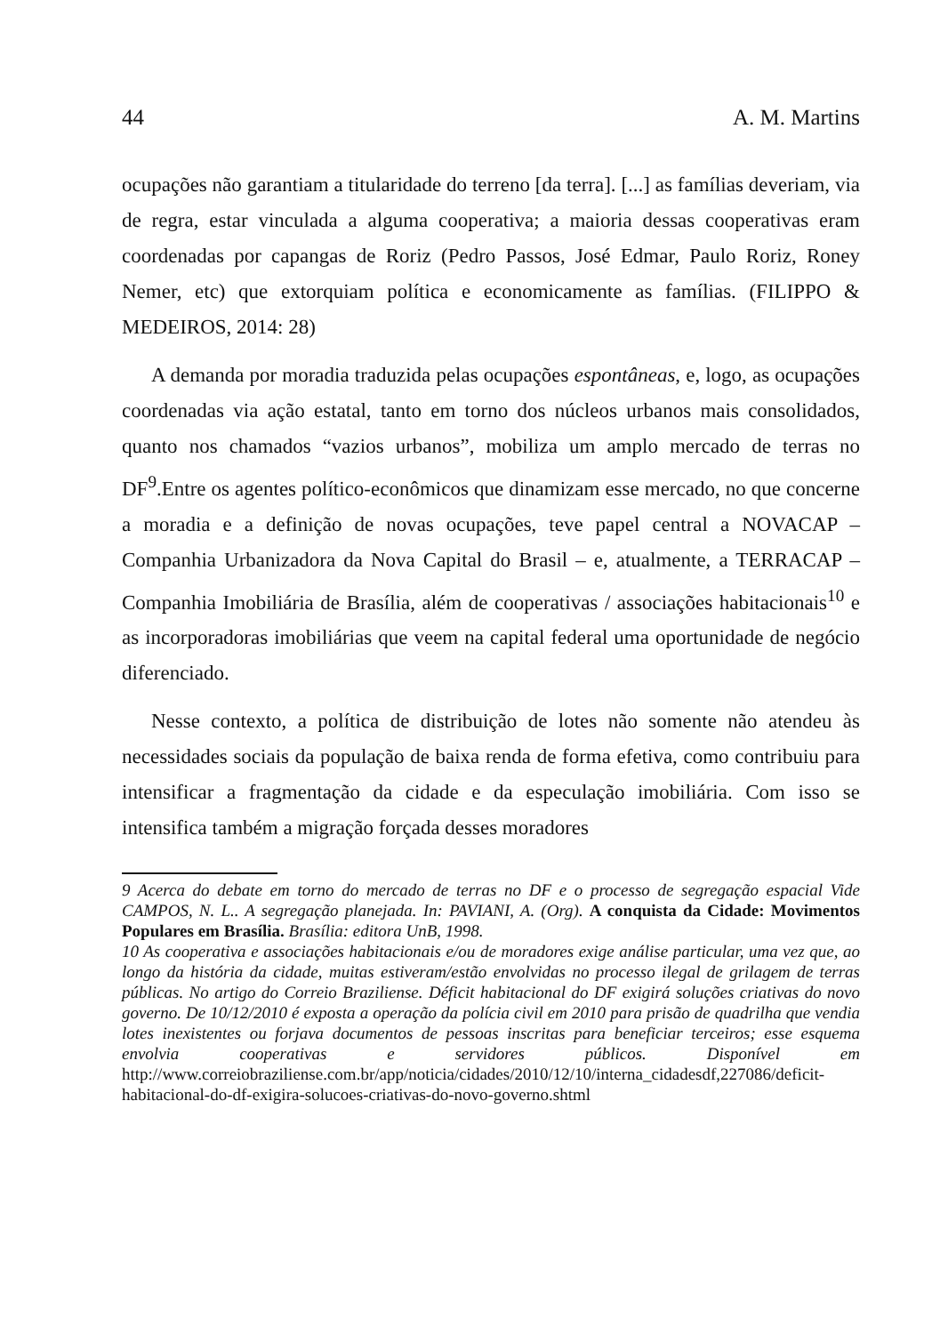44 A. M. Martins
ocupações não garantiam a titularidade do terreno [da terra]. [...] as famílias deveriam, via de regra, estar vinculada a alguma cooperativa; a maioria dessas cooperativas eram coordenadas por capangas de Roriz (Pedro Passos, José Edmar, Paulo Roriz, Roney Nemer, etc) que extorquiam política e economicamente as famílias. (FILIPPO & MEDEIROS, 2014: 28)
A demanda por moradia traduzida pelas ocupações espontâneas, e, logo, as ocupações coordenadas via ação estatal, tanto em torno dos núcleos urbanos mais consolidados, quanto nos chamados “vazios urbanos”, mobiliza um amplo mercado de terras no DF<sup>9</sup>.Entre os agentes político-econômicos que dinamizam esse mercado, no que concerne a moradia e a definição de novas ocupações, teve papel central a NOVACAP – Companhia Urbanizadora da Nova Capital do Brasil – e, atualmente, a TERRACAP – Companhia Imobiliária de Brasília, além de cooperativas / associações habitacionais<sup>10</sup> e as incorporadoras imobiliárias que veem na capital federal uma oportunidade de negócio diferenciado.
Nesse contexto, a política de distribuição de lotes não somente não atendeu às necessidades sociais da população de baixa renda de forma efetiva, como contribuiu para intensificar a fragmentação da cidade e da especulação imobiliária. Com isso se intensifica também a migração forçada desses moradores
9 Acerca do debate em torno do mercado de terras no DF e o processo de segregação espacial Vide CAMPOS, N. L.. A segregação planejada. In: PAVIANI, A. (Org). A conquista da Cidade: Movimentos Populares em Brasília. Brasília: editora UnB, 1998.
10 As cooperativa e associações habitacionais e/ou de moradores exige análise particular, uma vez que, ao longo da história da cidade, muitas estiveram/estão envolvidas no processo ilegal de grilagem de terras públicas. No artigo do Correio Braziliense. Déficit habitacional do DF exigirá soluções criativas do novo governo. De 10/12/2010 é exposta a operação da polícia civil em 2010 para prisão de quadrilha que vendia lotes inexistentes ou forjava documentos de pessoas inscritas para beneficiar terceiros; esse esquema envolvia cooperativas e servidores públicos. Disponível em http://www.correiobraziliense.com.br/app/noticia/cidades/2010/12/10/interna_cidadesdf,227086/deficit-habitacional-do-df-exigira-solucoes-criativas-do-novo-governo.shtml